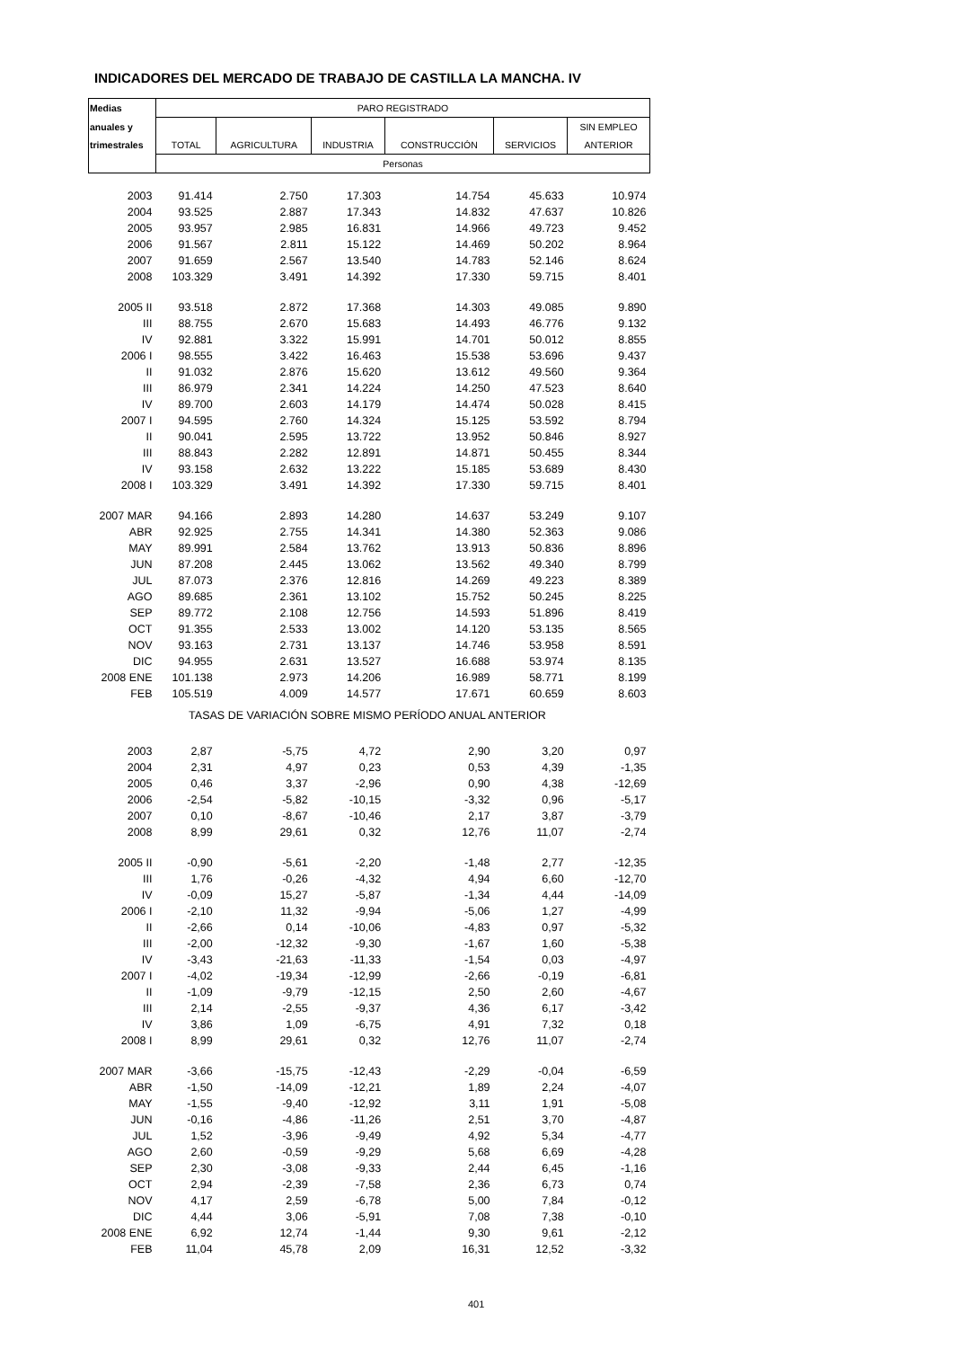INDICADORES DEL MERCADO DE TRABAJO DE CASTILLA LA MANCHA. IV
| Medias | PARO REGISTRADO | | | | | |
| --- | --- | --- | --- | --- | --- | --- |
| anuales y | | | | | | SIN EMPLEO |
| trimestrales | TOTAL | AGRICULTURA | INDUSTRIA | CONSTRUCCIÓN | SERVICIOS | ANTERIOR |
| | Personas | | | | | |
| 2003 | 91.414 | 2.750 | 17.303 | 14.754 | 45.633 | 10.974 |
| 2004 | 93.525 | 2.887 | 17.343 | 14.832 | 47.637 | 10.826 |
| 2005 | 93.957 | 2.985 | 16.831 | 14.966 | 49.723 | 9.452 |
| 2006 | 91.567 | 2.811 | 15.122 | 14.469 | 50.202 | 8.964 |
| 2007 | 91.659 | 2.567 | 13.540 | 14.783 | 52.146 | 8.624 |
| 2008 | 103.329 | 3.491 | 14.392 | 17.330 | 59.715 | 8.401 |
| 2005 II | 93.518 | 2.872 | 17.368 | 14.303 | 49.085 | 9.890 |
| III | 88.755 | 2.670 | 15.683 | 14.493 | 46.776 | 9.132 |
| IV | 92.881 | 3.322 | 15.991 | 14.701 | 50.012 | 8.855 |
| 2006 I | 98.555 | 3.422 | 16.463 | 15.538 | 53.696 | 9.437 |
| II | 91.032 | 2.876 | 15.620 | 13.612 | 49.560 | 9.364 |
| III | 86.979 | 2.341 | 14.224 | 14.250 | 47.523 | 8.640 |
| IV | 89.700 | 2.603 | 14.179 | 14.474 | 50.028 | 8.415 |
| 2007 I | 94.595 | 2.760 | 14.324 | 15.125 | 53.592 | 8.794 |
| II | 90.041 | 2.595 | 13.722 | 13.952 | 50.846 | 8.927 |
| III | 88.843 | 2.282 | 12.891 | 14.871 | 50.455 | 8.344 |
| IV | 93.158 | 2.632 | 13.222 | 15.185 | 53.689 | 8.430 |
| 2008 I | 103.329 | 3.491 | 14.392 | 17.330 | 59.715 | 8.401 |
| 2007 MAR | 94.166 | 2.893 | 14.280 | 14.637 | 53.249 | 9.107 |
| ABR | 92.925 | 2.755 | 14.341 | 14.380 | 52.363 | 9.086 |
| MAY | 89.991 | 2.584 | 13.762 | 13.913 | 50.836 | 8.896 |
| JUN | 87.208 | 2.445 | 13.062 | 13.562 | 49.340 | 8.799 |
| JUL | 87.073 | 2.376 | 12.816 | 14.269 | 49.223 | 8.389 |
| AGO | 89.685 | 2.361 | 13.102 | 15.752 | 50.245 | 8.225 |
| SEP | 89.772 | 2.108 | 12.756 | 14.593 | 51.896 | 8.419 |
| OCT | 91.355 | 2.533 | 13.002 | 14.120 | 53.135 | 8.565 |
| NOV | 93.163 | 2.731 | 13.137 | 14.746 | 53.958 | 8.591 |
| DIC | 94.955 | 2.631 | 13.527 | 16.688 | 53.974 | 8.135 |
| 2008 ENE | 101.138 | 2.973 | 14.206 | 16.989 | 58.771 | 8.199 |
| FEB | 105.519 | 4.009 | 14.577 | 17.671 | 60.659 | 8.603 |
| TASAS DE VARIACIÓN SOBRE MISMO PERÍODO ANUAL ANTERIOR | | | | | | |
| 2003 | 2,87 | -5,75 | 4,72 | 2,90 | 3,20 | 0,97 |
| 2004 | 2,31 | 4,97 | 0,23 | 0,53 | 4,39 | -1,35 |
| 2005 | 0,46 | 3,37 | -2,96 | 0,90 | 4,38 | -12,69 |
| 2006 | -2,54 | -5,82 | -10,15 | -3,32 | 0,96 | -5,17 |
| 2007 | 0,10 | -8,67 | -10,46 | 2,17 | 3,87 | -3,79 |
| 2008 | 8,99 | 29,61 | 0,32 | 12,76 | 11,07 | -2,74 |
| 2005 II | -0,90 | -5,61 | -2,20 | -1,48 | 2,77 | -12,35 |
| III | 1,76 | -0,26 | -4,32 | 4,94 | 6,60 | -12,70 |
| IV | -0,09 | 15,27 | -5,87 | -1,34 | 4,44 | -14,09 |
| 2006 I | -2,10 | 11,32 | -9,94 | -5,06 | 1,27 | -4,99 |
| II | -2,66 | 0,14 | -10,06 | -4,83 | 0,97 | -5,32 |
| III | -2,00 | -12,32 | -9,30 | -1,67 | 1,60 | -5,38 |
| IV | -3,43 | -21,63 | -11,33 | -1,54 | 0,03 | -4,97 |
| 2007 I | -4,02 | -19,34 | -12,99 | -2,66 | -0,19 | -6,81 |
| II | -1,09 | -9,79 | -12,15 | 2,50 | 2,60 | -4,67 |
| III | 2,14 | -2,55 | -9,37 | 4,36 | 6,17 | -3,42 |
| IV | 3,86 | 1,09 | -6,75 | 4,91 | 7,32 | 0,18 |
| 2008 I | 8,99 | 29,61 | 0,32 | 12,76 | 11,07 | -2,74 |
| 2007 MAR | -3,66 | -15,75 | -12,43 | -2,29 | -0,04 | -6,59 |
| ABR | -1,50 | -14,09 | -12,21 | 1,89 | 2,24 | -4,07 |
| MAY | -1,55 | -9,40 | -12,92 | 3,11 | 1,91 | -5,08 |
| JUN | -0,16 | -4,86 | -11,26 | 2,51 | 3,70 | -4,87 |
| JUL | 1,52 | -3,96 | -9,49 | 4,92 | 5,34 | -4,77 |
| AGO | 2,60 | -0,59 | -9,29 | 5,68 | 6,69 | -4,28 |
| SEP | 2,30 | -3,08 | -9,33 | 2,44 | 6,45 | -1,16 |
| OCT | 2,94 | -2,39 | -7,58 | 2,36 | 6,73 | 0,74 |
| NOV | 4,17 | 2,59 | -6,78 | 5,00 | 7,84 | -0,12 |
| DIC | 4,44 | 3,06 | -5,91 | 7,08 | 7,38 | -0,10 |
| 2008 ENE | 6,92 | 12,74 | -1,44 | 9,30 | 9,61 | -2,12 |
| FEB | 11,04 | 45,78 | 2,09 | 16,31 | 12,52 | -3,32 |
401